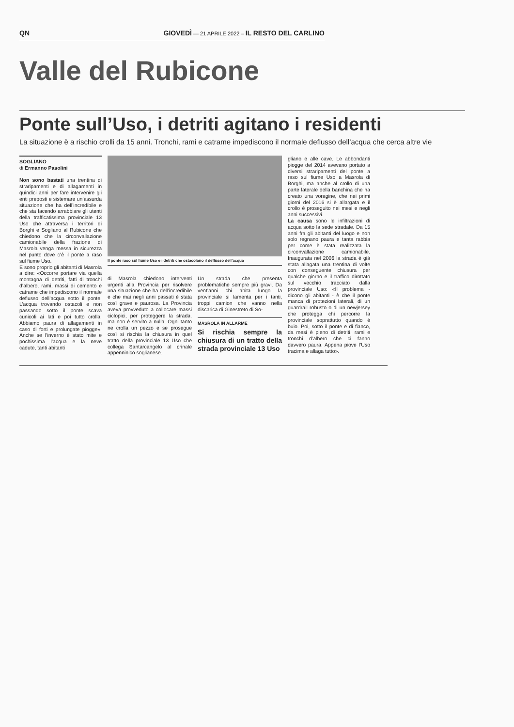QN GIOVEDÌ — 21 APRILE 2022 – IL RESTO DEL CARLINO
Valle del Rubicone
Ponte sull’Uso, i detriti agitano i residenti
La situazione è a rischio crolli da 15 anni. Tronchi, rami e catrame impediscono il normale deflusso dell’acqua che cerca altre vie
SOGLIANO
di Ermanno Pasolini
Non sono bastati una trentina di straripamenti e di allagamenti in quindici anni per fare intervenire gli enti preposti e sistemare un’assurda situazione che ha dell’incredibile e che sta facendo arrabbiare gli utenti della trafficatissima provinciale 13 Uso che attraversa i territori di Borghi e Sogliano al Rubicone che chiedono che la circonvallazione camionabile della frazione di Masrola venga messa in sicurezza nel punto dove c’è il ponte a raso sul fiume Uso.
E sono proprio gli abitanti di Masrola a dire: «Occorre portare via quella montagna di detriti, fatti di tronchi d’albero, rami, massi di cemento e catrame che impediscono il normale deflusso dell’acqua sotto il ponte. L’acqua trovando ostacoli e non passando sotto il ponte scava cunicoli ai lati e poi tutto crolla. Abbiamo paura di allagamenti in caso di forti e prolungate piogge». Anche se l’inverno è stato mite e pochissima l’acqua e la neve cadute, tanti abitanti
Il ponte raso sul fiume Uso e i detriti che ostacolano il deflusso dell’acqua
di Masrola chiedono interventi urgenti alla Provincia per risolvere una situazione che ha dell’incredibile e che mai negli anni passati è stata così grave e paurosa. La Provincia aveva provveduto a collocare massi ciclopici, per proteggere la strada, ma non è servito a nulla. Ogni tanto ne crolla un pezzo e se prosegue così si rischia la chiusura in quel tratto della provinciale 13 Uso che collega Santarcangelo al crinale appenninico soglianese.
Un strada che presenta problematiche sempre più gravi. Da vent’anni chi abita lungo la provinciale si lamenta per i tanti, troppi camion che vanno nella discarica di Ginestreto di So-
MASROLA IN ALLARME
Si rischia sempre la chiusura di un tratto della strada provinciale 13 Uso
gliano e alle cave. Le abbondanti piogge del 2014 avevano portato a diversi straripamenti del ponte a raso sul fiume Uso a Masrola di Borghi, ma anche al crollo di una parte laterale della banchina che ha creato una voragine, che nei primi giorni del 2016 si è allargata e il crollo è proseguito nei mesi e negli anni successivi.
La causa sono le infiltrazioni di acqua sotto la sede stradale. Da 15 anni fra gli abitanti del luogo e non solo regnano paura e tanta rabbia per come è stata realizzata la circonvallazione camionabile. Inaugurata nel 2006 la strada è già stata allagata una trentina di volte con conseguente chiusura per qualche giorno e il traffico dirottato sul vecchio tracciato dalla provinciale Uso: «Il problema - dicono gli abitanti - è che il ponte manca di protezioni laterali, di un guardrail robusto o di un newjersey che protegga chi percorre la provinciale soprattutto quando è buio. Poi, sotto il ponte e di fianco, da mesi è pieno di detriti, rami e tronchi d’albero che ci fanno davvero paura. Appena piove l’Uso tracima e allaga tutto».